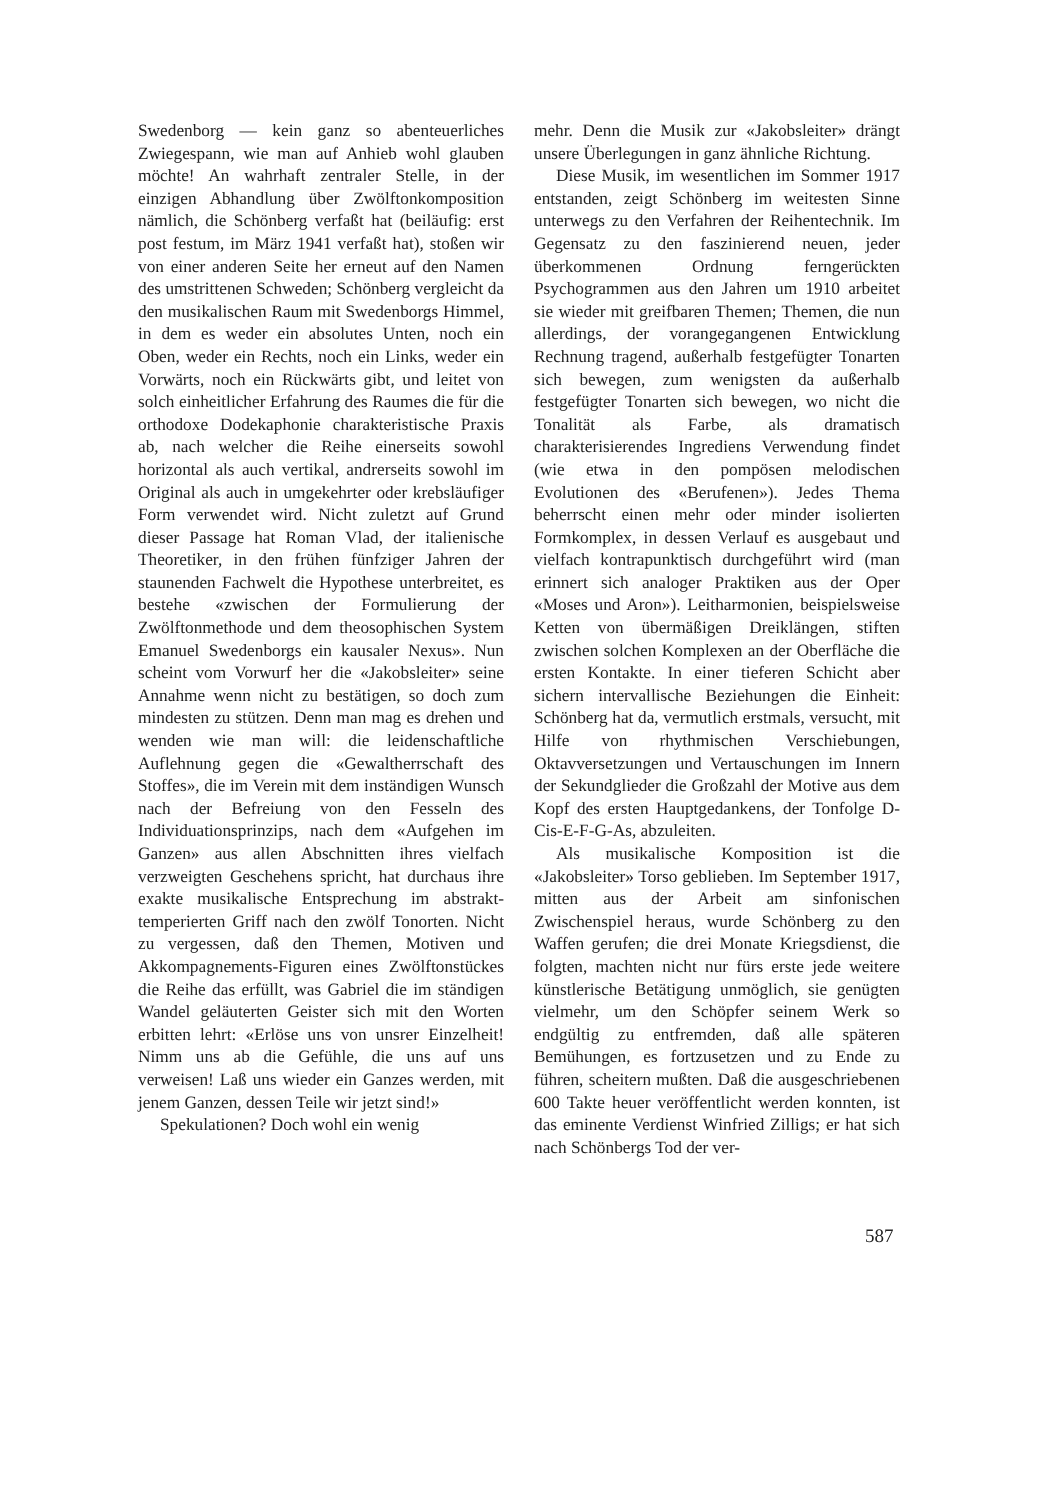Swedenborg — kein ganz so abenteuerliches Zwiegespann, wie man auf Anhieb wohl glauben möchte! An wahrhaft zentraler Stelle, in der einzigen Abhandlung über Zwölftonkomposition nämlich, die Schönberg verfaßt hat (beiläufig: erst post festum, im März 1941 verfaßt hat), stoßen wir von einer anderen Seite her erneut auf den Namen des umstrittenen Schweden; Schönberg vergleicht da den musikalischen Raum mit Swedenborgs Himmel, in dem es weder ein absolutes Unten, noch ein Oben, weder ein Rechts, noch ein Links, weder ein Vorwärts, noch ein Rückwärts gibt, und leitet von solch einheitlicher Erfahrung des Raumes die für die orthodoxe Dodekaphonie charakteristische Praxis ab, nach welcher die Reihe einerseits sowohl horizontal als auch vertikal, andrerseits sowohl im Original als auch in umgekehrter oder krebsläufiger Form verwendet wird. Nicht zuletzt auf Grund dieser Passage hat Roman Vlad, der italienische Theoretiker, in den frühen fünfziger Jahren der staunenden Fachwelt die Hypothese unterbreitet, es bestehe «zwischen der Formulierung der Zwölftonmethode und dem theosophischen System Emanuel Swedenborgs ein kausaler Nexus». Nun scheint vom Vorwurf her die «Jakobsleiter» seine Annahme wenn nicht zu bestätigen, so doch zum mindesten zu stützen. Denn man mag es drehen und wenden wie man will: die leidenschaftliche Auflehnung gegen die «Gewaltherrschaft des Stoffes», die im Verein mit dem inständigen Wunsch nach der Befreiung von den Fesseln des Individuationsprinzips, nach dem «Aufgehen im Ganzen» aus allen Abschnitten ihres vielfach verzweigten Geschehens spricht, hat durchaus ihre exakte musikalische Entsprechung im abstrakt-temperierten Griff nach den zwölf Tonorten. Nicht zu vergessen, daß den Themen, Motiven und Akkompagnements-Figuren eines Zwölftonstückes die Reihe das erfüllt, was Gabriel die im ständigen Wandel geläuterten Geister sich mit den Worten erbitten lehrt: «Erlöse uns von unsrer Einzelheit! Nimm uns ab die Gefühle, die uns auf uns verweisen! Laß uns wieder ein Ganzes werden, mit jenem Ganzen, dessen Teile wir jetzt sind!»
Spekulationen? Doch wohl ein wenig
mehr. Denn die Musik zur «Jakobsleiter» drängt unsere Überlegungen in ganz ähnliche Richtung.
Diese Musik, im wesentlichen im Sommer 1917 entstanden, zeigt Schönberg im weitesten Sinne unterwegs zu den Verfahren der Reihentechnik. Im Gegensatz zu den faszinierend neuen, jeder überkommenen Ordnung ferngerückten Psychogrammen aus den Jahren um 1910 arbeitet sie wieder mit greifbaren Themen; Themen, die nun allerdings, der vorangegangenen Entwicklung Rechnung tragend, außerhalb festgefügter Tonarten sich bewegen, zum wenigsten da außerhalb festgefügter Tonarten sich bewegen, wo nicht die Tonalität als Farbe, als dramatisch charakterisierendes Ingrediens Verwendung findet (wie etwa in den pompösen melodischen Evolutionen des «Berufenen»). Jedes Thema beherrscht einen mehr oder minder isolierten Formkomplex, in dessen Verlauf es ausgebaut und vielfach kontrapunktisch durchgeführt wird (man erinnert sich analoger Praktiken aus der Oper «Moses und Aron»). Leitharmonien, beispielsweise Ketten von übermäßigen Dreiklängen, stiften zwischen solchen Komplexen an der Oberfläche die ersten Kontakte. In einer tieferen Schicht aber sichern intervallische Beziehungen die Einheit: Schönberg hat da, vermutlich erstmals, versucht, mit Hilfe von rhythmischen Verschiebungen, Oktavversetzungen und Vertauschungen im Innern der Sekundglieder die Großzahl der Motive aus dem Kopf des ersten Hauptgedankens, der Tonfolge D-Cis-E-F-G-As, abzuleiten.
Als musikalische Komposition ist die «Jakobsleiter» Torso geblieben. Im September 1917, mitten aus der Arbeit am sinfonischen Zwischenspiel heraus, wurde Schönberg zu den Waffen gerufen; die drei Monate Kriegsdienst, die folgten, machten nicht nur fürs erste jede weitere künstlerische Betätigung unmöglich, sie genügten vielmehr, um den Schöpfer seinem Werk so endgültig zu entfremden, daß alle späteren Bemühungen, es fortzusetzen und zu Ende zu führen, scheitern mußten. Daß die ausgeschriebenen 600 Takte heuer veröffentlicht werden konnten, ist das eminente Verdienst Winfried Zilligs; er hat sich nach Schönbergs Tod der ver-
587